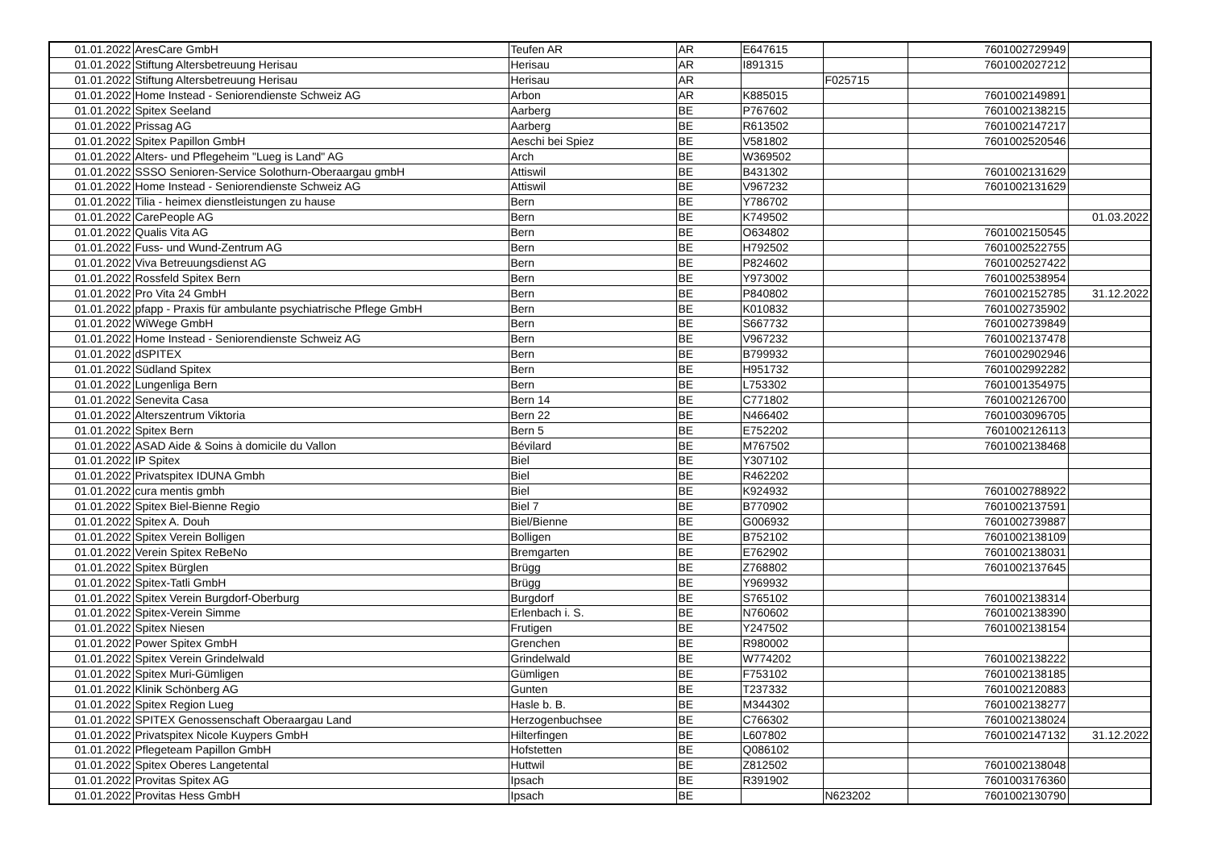| 01.01.2022 | AresCare GmbH | Teufen AR | AR | E647615 | | 7601002729949 | |
| 01.01.2022 | Stiftung Altersbetreuung Herisau | Herisau | AR | I891315 | | 7601002027212 | |
| 01.01.2022 | Stiftung Altersbetreuung Herisau | Herisau | AR | | F025715 | | |
| 01.01.2022 | Home Instead - Seniorendienste Schweiz AG | Arbon | AR | K885015 | | 7601002149891 | |
| 01.01.2022 | Spitex Seeland | Aarberg | BE | P767602 | | 7601002138215 | |
| 01.01.2022 | Prissag AG | Aarberg | BE | R613502 | | 7601002147217 | |
| 01.01.2022 | Spitex Papillon GmbH | Aeschi bei Spiez | BE | V581802 | | 7601002520546 | |
| 01.01.2022 | Alters- und Pflegeheim "Lueg is Land" AG | Arch | BE | W369502 | | | |
| 01.01.2022 | SSSO Senioren-Service Solothurn-Oberaargau gmbH | Attiswil | BE | B431302 | | 7601002131629 | |
| 01.01.2022 | Home Instead - Seniorendienste Schweiz AG | Attiswil | BE | V967232 | | 7601002131629 | |
| 01.01.2022 | Tilia - heimex dienstleistungen zu hause | Bern | BE | Y786702 | | | |
| 01.01.2022 | CarePeople AG | Bern | BE | K749502 | | | 01.03.2022 |
| 01.01.2022 | Qualis Vita AG | Bern | BE | O634802 | | 7601002150545 | |
| 01.01.2022 | Fuss- und Wund-Zentrum AG | Bern | BE | H792502 | | 7601002522755 | |
| 01.01.2022 | Viva Betreuungsdienst AG | Bern | BE | P824602 | | 7601002527422 | |
| 01.01.2022 | Rossfeld Spitex Bern | Bern | BE | Y973002 | | 7601002538954 | |
| 01.01.2022 | Pro Vita 24 GmbH | Bern | BE | P840802 | | 7601002152785 | 31.12.2022 |
| 01.01.2022 | pfapp - Praxis für ambulante psychiatrische Pflege GmbH | Bern | BE | K010832 | | 7601002735902 | |
| 01.01.2022 | WiWege GmbH | Bern | BE | S667732 | | 7601002739849 | |
| 01.01.2022 | Home Instead - Seniorendienste Schweiz AG | Bern | BE | V967232 | | 7601002137478 | |
| 01.01.2022 | dSPITEX | Bern | BE | B799932 | | 7601002902946 | |
| 01.01.2022 | Südland Spitex | Bern | BE | H951732 | | 7601002992282 | |
| 01.01.2022 | Lungenliga Bern | Bern | BE | L753302 | | 7601001354975 | |
| 01.01.2022 | Senevita Casa | Bern 14 | BE | C771802 | | 7601002126700 | |
| 01.01.2022 | Alterszentrum Viktoria | Bern 22 | BE | N466402 | | 7601003096705 | |
| 01.01.2022 | Spitex Bern | Bern 5 | BE | E752202 | | 7601002126113 | |
| 01.01.2022 | ASAD Aide & Soins à domicile du Vallon | Bévilard | BE | M767502 | | 7601002138468 | |
| 01.01.2022 | IP Spitex | Biel | BE | Y307102 | | | |
| 01.01.2022 | Privatspitex IDUNA Gmbh | Biel | BE | R462202 | | | |
| 01.01.2022 | cura mentis gmbh | Biel | BE | K924932 | | 7601002788922 | |
| 01.01.2022 | Spitex Biel-Bienne Regio | Biel 7 | BE | B770902 | | 7601002137591 | |
| 01.01.2022 | Spitex A. Douh | Biel/Bienne | BE | G006932 | | 7601002739887 | |
| 01.01.2022 | Spitex Verein Bolligen | Bolligen | BE | B752102 | | 7601002138109 | |
| 01.01.2022 | Verein Spitex ReBeNo | Bremgarten | BE | E762902 | | 7601002138031 | |
| 01.01.2022 | Spitex Bürglen | Brügg | BE | Z768802 | | 7601002137645 | |
| 01.01.2022 | Spitex-Tatli GmbH | Brügg | BE | Y969932 | | | |
| 01.01.2022 | Spitex Verein Burgdorf-Oberburg | Burgdorf | BE | S765102 | | 7601002138314 | |
| 01.01.2022 | Spitex-Verein Simme | Erlenbach i. S. | BE | N760602 | | 7601002138390 | |
| 01.01.2022 | Spitex Niesen | Frutigen | BE | Y247502 | | 7601002138154 | |
| 01.01.2022 | Power Spitex GmbH | Grenchen | BE | R980002 | | | |
| 01.01.2022 | Spitex Verein Grindelwald | Grindelwald | BE | W774202 | | 7601002138222 | |
| 01.01.2022 | Spitex Muri-Gümligen | Gümligen | BE | F753102 | | 7601002138185 | |
| 01.01.2022 | Klinik Schönberg AG | Gunten | BE | T237332 | | 7601002120883 | |
| 01.01.2022 | Spitex Region Lueg | Hasle b. B. | BE | M344302 | | 7601002138277 | |
| 01.01.2022 | SPITEX Genossenschaft Oberaargau Land | Herzogenbuchsee | BE | C766302 | | 7601002138024 | |
| 01.01.2022 | Privatspitex Nicole Kuypers GmbH | Hilterfingen | BE | L607802 | | 7601002147132 | 31.12.2022 |
| 01.01.2022 | Pflegeteam Papillon GmbH | Hofstetten | BE | Q086102 | | | |
| 01.01.2022 | Spitex Oberes Langetental | Huttwil | BE | Z812502 | | 7601002138048 | |
| 01.01.2022 | Provitas Spitex AG | Ipsach | BE | R391902 | | 7601003176360 | |
| 01.01.2022 | Provitas Hess GmbH | Ipsach | BE | | N623202 | 7601002130790 | |